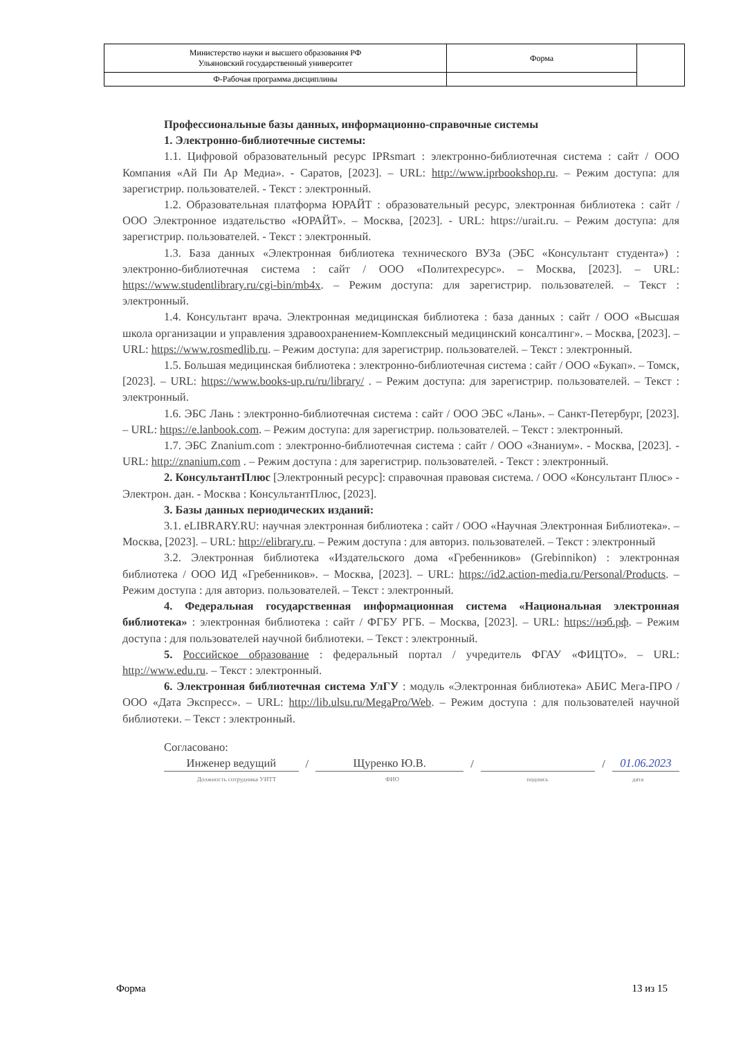| Министерство науки и высшего образования РФ Ульяновский государственный университет | Форма | |
| Ф-Рабочая программа дисциплины | | |
Профессиональные базы данных, информационно-справочные системы
1. Электронно-библиотечные системы:
1.1. Цифровой образовательный ресурс IPRsmart : электронно-библиотечная система : сайт / ООО Компания «Ай Пи Ар Медиа». - Саратов, [2023]. – URL: http://www.iprbookshop.ru. – Режим доступа: для зарегистрир. пользователей. - Текст : электронный.
1.2. Образовательная платформа ЮРАЙТ : образовательный ресурс, электронная библиотека : сайт / ООО Электронное издательство «ЮРАЙТ». – Москва, [2023]. - URL: https://urait.ru. – Режим доступа: для зарегистрир. пользователей. - Текст : электронный.
1.3. База данных «Электронная библиотека технического ВУЗа (ЭБС «Консультант студента») : электронно-библиотечная система : сайт / ООО «Политехресурс». – Москва, [2023]. – URL: https://www.studentlibrary.ru/cgi-bin/mb4x. – Режим доступа: для зарегистрир. пользователей. – Текст : электронный.
1.4. Консультант врача. Электронная медицинская библиотека : база данных : сайт / ООО «Высшая школа организации и управления здравоохранением-Комплексный медицинский консалтинг». – Москва, [2023]. – URL: https://www.rosmedlib.ru. – Режим доступа: для зарегистрир. пользователей. – Текст : электронный.
1.5. Большая медицинская библиотека : электронно-библиотечная система : сайт / ООО «Букап». – Томск, [2023]. – URL: https://www.books-up.ru/ru/library/ . – Режим доступа: для зарегистрир. пользователей. – Текст : электронный.
1.6. ЭБС Лань : электронно-библиотечная система : сайт / ООО ЭБС «Лань». – Санкт-Петербург, [2023]. – URL: https://e.lanbook.com. – Режим доступа: для зарегистрир. пользователей. – Текст : электронный.
1.7. ЭБС Znanium.com : электронно-библиотечная система : сайт / ООО «Знаниум». - Москва, [2023]. - URL: http://znanium.com . – Режим доступа : для зарегистрир. пользователей. - Текст : электронный.
2. КонсультантПлюс [Электронный ресурс]: справочная правовая система. / ООО «Консультант Плюс» - Электрон. дан. - Москва : КонсультантПлюс, [2023].
3. Базы данных периодических изданий:
3.1. eLIBRARY.RU: научная электронная библиотека : сайт / ООО «Научная Электронная Библиотека». – Москва, [2023]. – URL: http://elibrary.ru. – Режим доступа : для авториз. пользователей. – Текст : электронный
3.2. Электронная библиотека «Издательского дома «Гребенников» (Grebinnikon) : электронная библиотека / ООО ИД «Гребенников». – Москва, [2023]. – URL: https://id2.action-media.ru/Personal/Products. – Режим доступа : для авториз. пользователей. – Текст : электронный.
4. Федеральная государственная информационная система «Национальная электронная библиотека» : электронная библиотека : сайт / ФГБУ РГБ. – Москва, [2023]. – URL: https://нэб.рф. – Режим доступа : для пользователей научной библиотеки. – Текст : электронный.
5. Российское образование : федеральный портал / учредитель ФГАУ «ФИЦТО». – URL: http://www.edu.ru. – Текст : электронный.
6. Электронная библиотечная система УлГУ : модуль «Электронная библиотека» АБИС Мега-ПРО / ООО «Дата Экспресс». – URL: http://lib.ulsu.ru/MegaPro/Web. – Режим доступа : для пользователей научной библиотеки. – Текст : электронный.
Согласовано:
Инженер ведущий / Щуренко Ю.В. / / 01.06.2023
Должность сотрудника УИТТ ФИО подпись дата
Форма 13 из 15